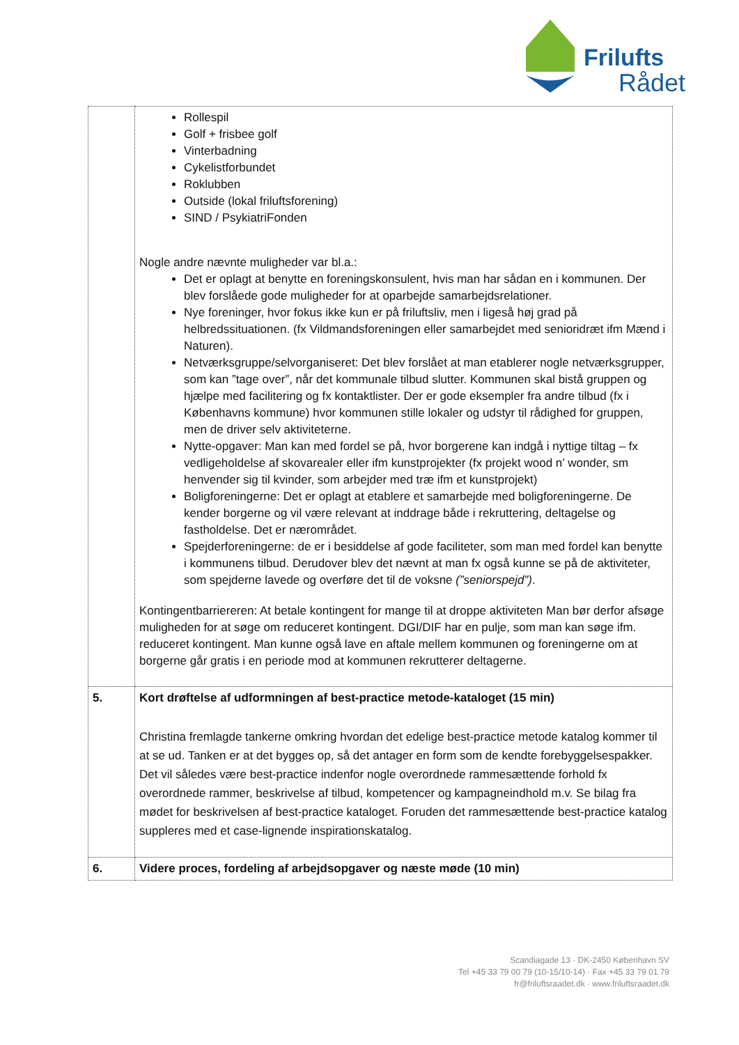Frilufts
Rådet
| | Rollespil Golf + frisbee golf Vinterbadning Cykelistforbundet Roklubben Outside (lokal friluftsforening) SIND / PsykiatriFonden Nogle andre nævnte muligheder var bl.a.: Det er oplagt at benytte en foreningskonsulent, hvis man har sådan en i kommunen. Der blev forslåede gode muligheder for at oparbejde samarbejdsrelationer. Nye foreninger, hvor fokus ikke kun er på friluftsliv, men i ligeså høj grad på helbredssituationen. (fx Vildmandsforeningen eller samarbejdet med senioridræt ifm Mænd i Naturen). Netværksgruppe/selvorganiseret: Det blev forslået at man etablerer nogle netværksgrupper, som kan ”tage over”, når det kommunale tilbud slutter. Kommunen skal bistå gruppen og hjælpe med facilitering og fx kontaktlister. Der er gode eksempler fra andre tilbud (fx i Københavns kommune) hvor kommunen stille lokaler og udstyr til rådighed for gruppen, men de driver selv aktiviteterne. Nytte-opgaver: Man kan med fordel se på, hvor borgerene kan indgå i nyttige tiltag – fx vedligeholdelse af skovarealer eller ifm kunstprojekter (fx projekt wood n’ wonder, sm henvender sig til kvinder, som arbejder med træ ifm et kunstprojekt) Boligforeningerne: Det er oplagt at etablere et samarbejde med boligforeningerne. De kender borgerne og vil være relevant at inddrage både i rekruttering, deltagelse og fastholdelse. Det er nærområdet. Spejderforeningerne: de er i besiddelse af gode faciliteter, som man med fordel kan benytte i kommunens tilbud. Derudover blev det nævnt at man fx også kunne se på de aktiviteter, som spejderne lavede og overføre det til de voksne (”seniorspejd”) . Kontingentbarriereren: At betale kontingent for mange til at droppe aktiviteten Man bør derfor afsøge muligheden for at søge om reduceret kontingent. DGI/DIF har en pulje, som man kan søge ifm. reduceret kontingent. Man kunne også lave en aftale mellem kommunen og foreningerne om at borgerne går gratis i en periode mod at kommunen rekrutterer deltagerne. |
| 5. | Kort drøftelse af udformningen af best-practice metode-kataloget (15 min) Christina fremlagde tankerne omkring hvordan det edelige best-practice metode katalog kommer til at se ud. Tanken er at det bygges op, så det antager en form som de kendte forebyggelsespakker. Det vil således være best-practice indenfor nogle overordnede rammesættende forhold fx overordnede rammer, beskrivelse af tilbud, kompetencer og kampagneindhold m.v. Se bilag fra mødet for beskrivelsen af best-practice kataloget. Foruden det rammesættende best-practice katalog suppleres med et case-lignende inspirationskatalog. |
| 6. | Videre proces, fordeling af arbejdsopgaver og næste møde (10 min) |
Scandiagade 13 · DK-2450 København SV
Tel +45 33 79 00 79 (10-15/10-14) · Fax +45 33 79 01 79
fr@friluftsraadet.dk · www.friluftsraadet.dk